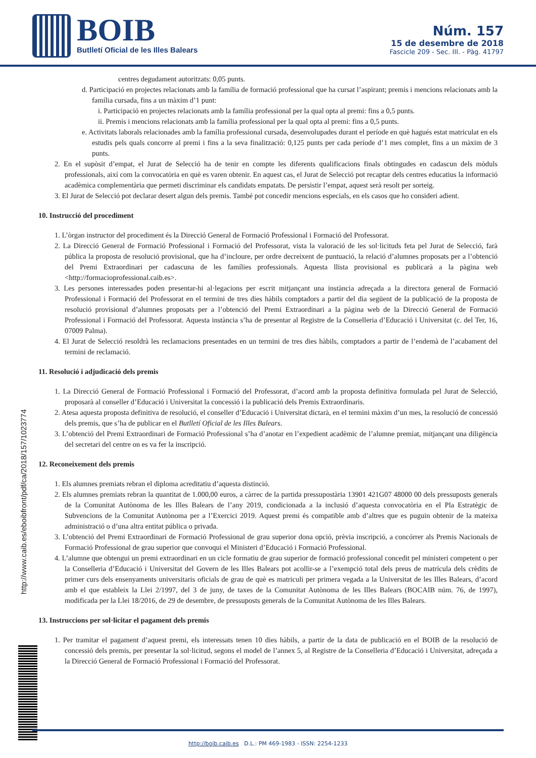BOIB
Butlletí Oficial de les Illes Balears
Núm. 157
15 de desembre de 2018
Fascicle 209 - Sec. III. - Pàg. 41797
centres degudament autoritzats: 0,05 punts.
d. Participació en projectes relacionats amb la família de formació professional que ha cursat l’aspirant; premis i mencions relacionats amb la família cursada, fins a un màxim d’1 punt:
i. Participació en projectes relacionats amb la família professional per la qual opta al premi: fins a 0,5 punts.
ii. Premis i mencions relacionats amb la família professional per la qual opta al premi: fins a 0,5 punts.
e. Activitats laborals relacionades amb la família professional cursada, desenvolupades durant el període en què hagués estat matriculat en els estudis pels quals concorre al premi i fins a la seva finalització: 0,125 punts per cada període d’1 mes complet, fins a un màxim de 3 punts.
2. En el supòsit d’empat, el Jurat de Selecció ha de tenir en compte les diferents qualificacions finals obtingudes en cadascun dels mòduls professionals, així com la convocatòria en què es varen obtenir. En aquest cas, el Jurat de Selecció pot recaptar dels centres educatius la informació acadèmica complementària que permeti discriminar els candidats empatats. De persistir l’empat, aquest serà resolt per sorteig.
3. El Jurat de Selecció pot declarar desert algun dels premis. També pot concedir mencions especials, en els casos que ho consideri adient.
10. Instrucció del procediment
1. L’òrgan instructor del procediment és la Direcció General de Formació Professional i Formació del Professorat.
2. La Direcció General de Formació Professional i Formació del Professorat, vista la valoració de les sol·licituds feta pel Jurat de Selecció, farà pública la proposta de resolució provisional, que ha d’incloure, per ordre decreixent de puntuació, la relació d’alumnes proposats per a l’obtenció del Premi Extraordinari per cadascuna de les famílies professionals. Aquesta llista provisional es publicarà a la pàgina web <http://formacioprofessional.caib.es>.
3. Les persones interessades poden presentar-hi al·legacions per escrit mitjançant una instància adreçada a la directora general de Formació Professional i Formació del Professorat en el termini de tres dies hàbils comptadors a partir del dia següent de la publicació de la proposta de resolució provisional d’alumnes proposats per a l’obtenció del Premi Extraordinari a la pàgina web de la Direcció General de Formació Professional i Formació del Professorat. Aquesta instància s’ha de presentar al Registre de la Conselleria d’Educació i Universitat (c. del Ter, 16, 07009 Palma).
4. El Jurat de Selecció resoldrà les reclamacions presentades en un termini de tres dies hàbils, comptadors a partir de l’endemà de l’acabament del termini de reclamació.
11. Resolució i adjudicació dels premis
1. La Direcció General de Formació Professional i Formació del Professorat, d’acord amb la proposta definitiva formulada pel Jurat de Selecció, proposarà al conseller d’Educació i Universitat la concessió i la publicació dels Premis Extraordinaris.
2. Atesa aquesta proposta definitiva de resolució, el conseller d’Educació i Universitat dictarà, en el termini màxim d’un mes, la resolució de concessió dels premis, que s’ha de publicar en el Butlletí Oficial de les Illes Balears.
3. L’obtenció del Premi Extraordinari de Formació Professional s’ha d’anotar en l’expedient acadèmic de l’alumne premiat, mitjançant una diligència del secretari del centre on es va fer la inscripció.
12. Reconeixement dels premis
1. Els alumnes premiats rebran el diploma acreditatiu d’aquesta distinció.
2. Els alumnes premiats rebran la quantitat de 1.000,00 euros, a càrrec de la partida pressupostària 13901 421G07 48000 00 dels pressuposts generals de la Comunitat Autònoma de les Illes Balears de l’any 2019, condicionada a la inclusió d’aquesta convocatòria en el Pla Estratègic de Subvencions de la Comunitat Autònoma per a l’Exercici 2019. Aquest premi és compatible amb d’altres que es puguin obtenir de la mateixa administració o d’una altra entitat pública o privada.
3. L’obtenció del Premi Extraordinari de Formació Professional de grau superior dona opció, prèvia inscripció, a concórrer als Premis Nacionals de Formació Professional de grau superior que convoqui el Ministeri d’Educació i Formació Professional.
4. L’alumne que obtengui un premi extraordinari en un cicle formatiu de grau superior de formació professional concedit pel ministeri competent o per la Conselleria d’Educació i Universitat del Govern de les Illes Balears pot acollir-se a l’exempció total dels preus de matrícula dels crèdits de primer curs dels ensenyaments universitaris oficials de grau de què es matriculi per primera vegada a la Universitat de les Illes Balears, d’acord amb el que estableix la Llei 2/1997, del 3 de juny, de taxes de la Comunitat Autònoma de les Illes Balears (BOCAIB núm. 76, de 1997), modificada per la Llei 18/2016, de 29 de desembre, de pressuposts generals de la Comunitat Autònoma de les Illes Balears.
13. Instruccions per sol·licitar el pagament dels premis
1. Per tramitar el pagament d’aquest premi, els interessats tenen 10 dies hàbils, a partir de la data de publicació en el BOIB de la resolució de concessió dels premis, per presentar la sol·licitud, segons el model de l’annex 5, al Registre de la Conselleria d’Educació i Universitat, adreçada a la Direcció General de Formació Professional i Formació del Professorat.
http://www.caib.es/eboibfront/pdf/ca/2018/157/1023774
http://boib.caib.es D.L.: PM 469-1983 - ISSN: 2254-1233